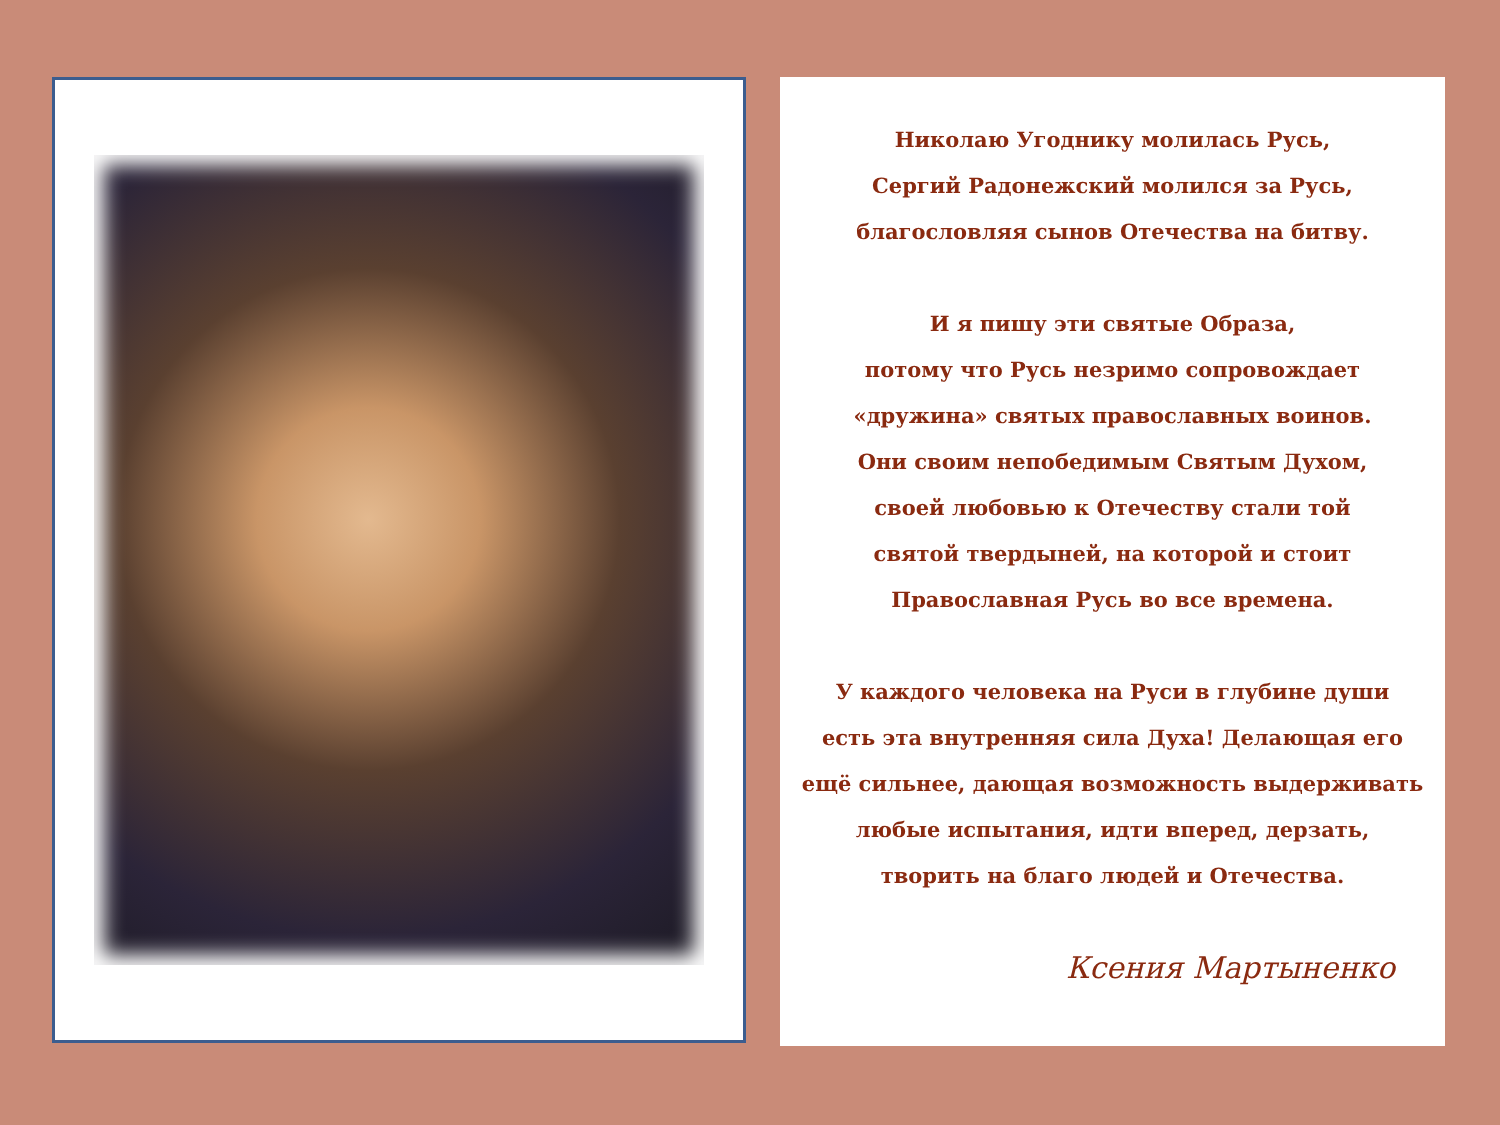Николаю Угоднику молилась Русь,
Сергий Радонежский молился за Русь,
благословляя сынов Отечества на битву.
И я пишу эти святые Образа,
потому что Русь незримо сопровождает
«дружина» святых православных воинов.
Они своим непобедимым Святым Духом,
своей любовью к Отечеству стали той
святой твердыней, на которой и стоит
Православная Русь во все времена.
У каждого человека на Руси в глубине души
есть эта внутренняя сила Духа! Делающая его
ещё сильнее, дающая возможность выдерживать
любые испытания, идти вперед, дерзать,
творить на благо людей и Отечества.
Ксения Мартыненко